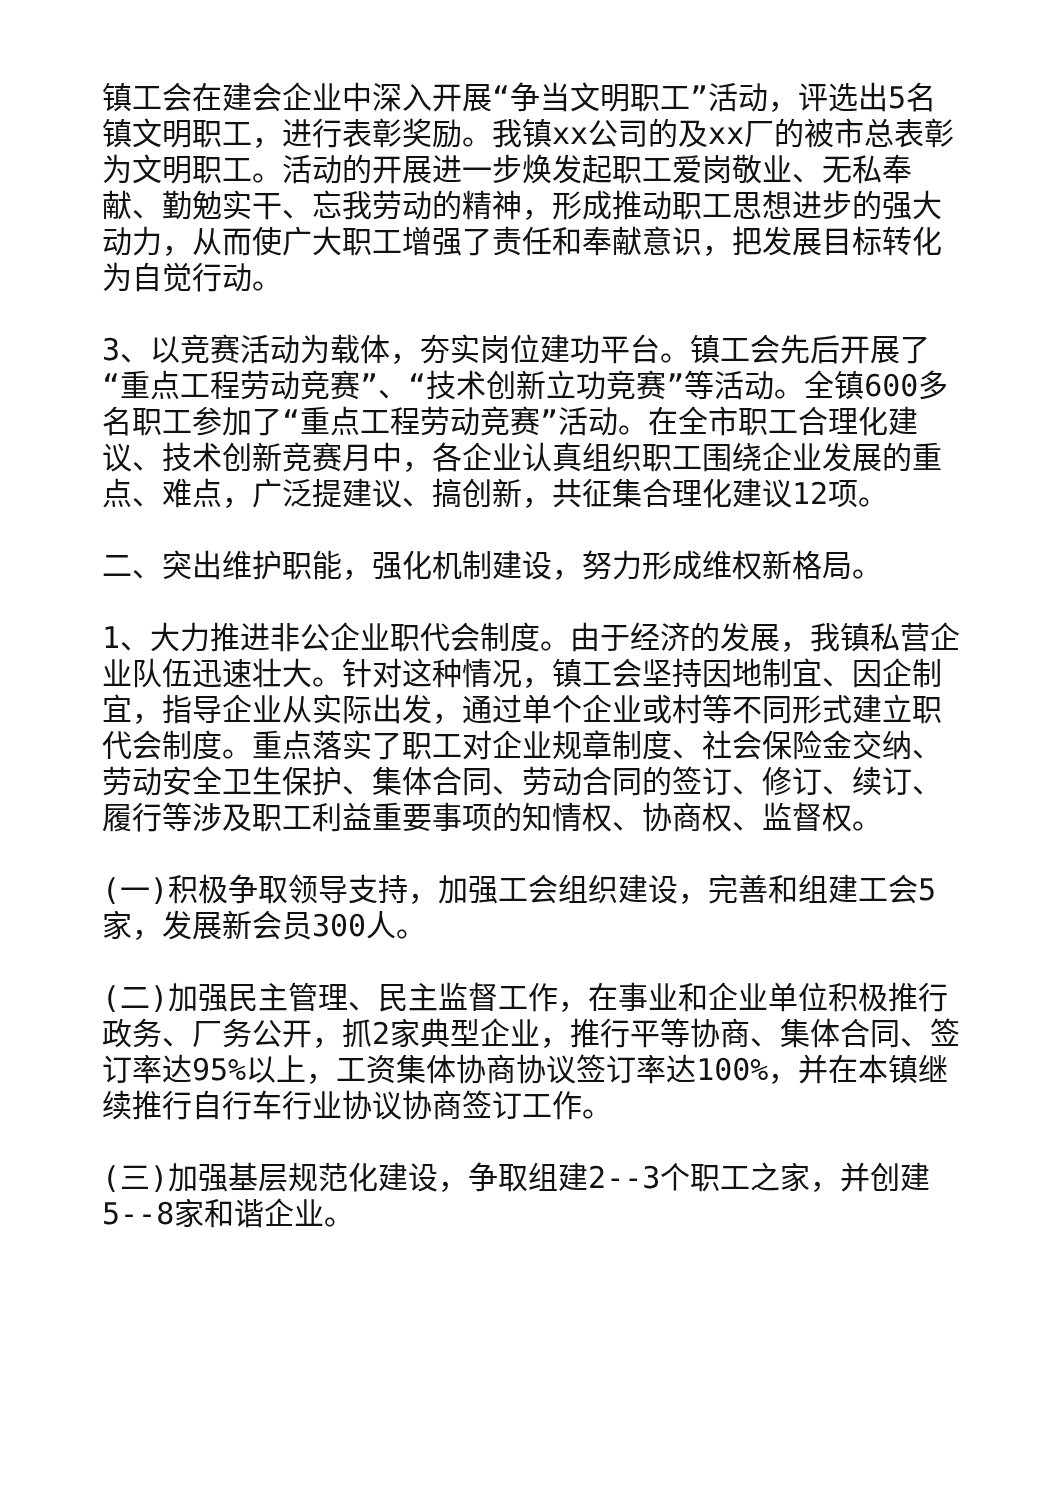镇工会在建会企业中深入开展“争当文明职工”活动，评选出5名镇文明职工，进行表彰奖励。我镇xx公司的及xx厂的被市总表彰为文明职工。活动的开展进一步焕发起职工爱岗敬业、无私奉献、勤勉实干、忘我劳动的精神，形成推动职工思想进步的强大动力，从而使广大职工增强了责任和奉献意识，把发展目标转化为自觉行动。
3、以竞赛活动为载体，夯实岗位建功平台。镇工会先后开展了“重点工程劳动竞赛”、“技术创新立功竞赛”等活动。全镇600多名职工参加了“重点工程劳动竞赛”活动。在全市职工合理化建议、技术创新竞赛月中，各企业认真组织职工围绕企业发展的重点、难点，广泛提建议、搞创新，共征集合理化建议12项。
二、突出维护职能，强化机制建设，努力形成维权新格局。
1、大力推进非公企业职代会制度。由于经济的发展，我镇私营企业队伍迅速壮大。针对这种情况，镇工会坚持因地制宜、因企制宜，指导企业从实际出发，通过单个企业或村等不同形式建立职代会制度。重点落实了职工对企业规章制度、社会保险金交纳、劳动安全卫生保护、集体合同、劳动合同的签订、修订、续订、履行等涉及职工利益重要事项的知情权、协商权、监督权。
(一)积极争取领导支持，加强工会组织建设，完善和组建工会5家，发展新会员300人。
(二)加强民主管理、民主监督工作，在事业和企业单位积极推行政务、厂务公开，抓2家典型企业，推行平等协商、集体合同、签订率达95%以上，工资集体协商协议签订率达100%，并在本镇继续推行自行车行业协议协商签订工作。
(三)加强基层规范化建设，争取组建2--3个职工之家，并创建5--8家和谐企业。